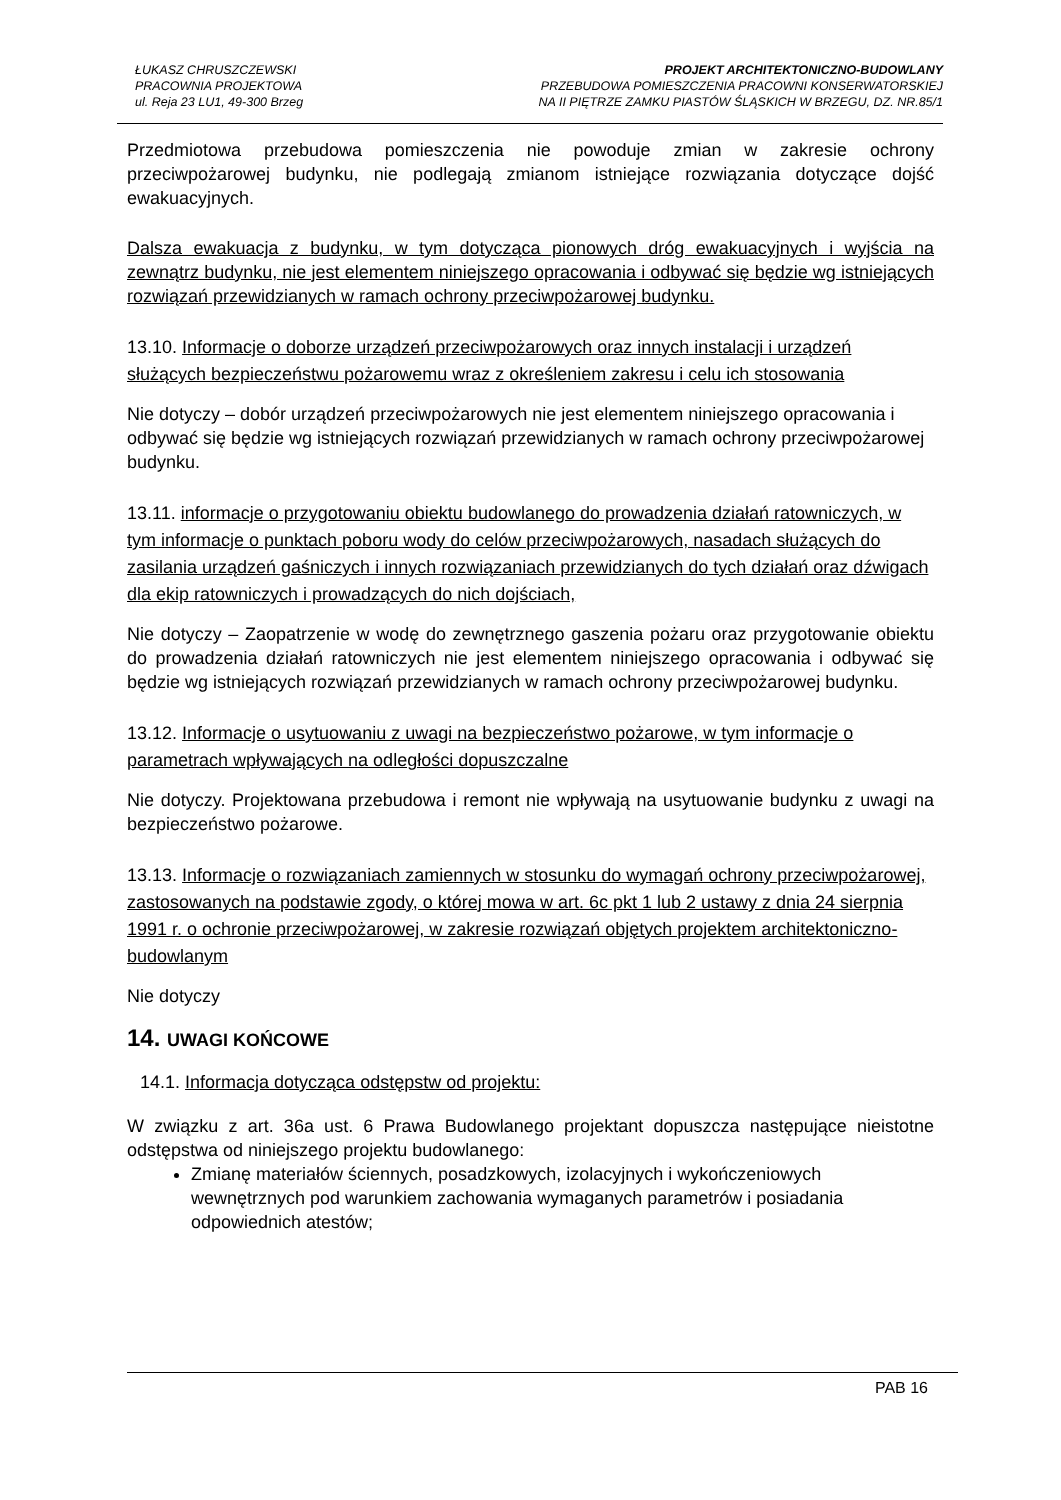ŁUKASZ CHRUSZCZEWSKI
PRACOWNIA PROJEKTOWA
ul. Reja 23 LU1, 49-300 Brzeg
PROJEKT ARCHITEKTONICZNO-BUDOWLANY
PRZEBUDOWA POMIESZCZENIA PRACOWNI KONSERWATORSKIEJ
NA II PIĘTRZE ZAMKU PIASTÓW ŚLĄSKICH W BRZEGU, DZ. NR.85/1
Przedmiotowa przebudowa pomieszczenia nie powoduje zmian w zakresie ochrony przeciwpożarowej budynku, nie podlegają zmianom istniejące rozwiązania dotyczące dojść ewakuacyjnych.
Dalsza ewakuacja z budynku, w tym dotycząca pionowych dróg ewakuacyjnych i wyjścia na zewnątrz budynku, nie jest elementem niniejszego opracowania i odbywać się będzie wg istniejących rozwiązań przewidzianych w ramach ochrony przeciwpożarowej budynku.
13.10. Informacje o doborze urządzeń przeciwpożarowych oraz innych instalacji i urządzeń służących bezpieczeństwu pożarowemu wraz z określeniem zakresu i celu ich stosowania
Nie dotyczy – dobór urządzeń przeciwpożarowych nie jest elementem niniejszego opracowania i odbywać się będzie wg istniejących rozwiązań przewidzianych w ramach ochrony przeciwpożarowej budynku.
13.11. informacje o przygotowaniu obiektu budowlanego do prowadzenia działań ratowniczych, w tym informacje o punktach poboru wody do celów przeciwpożarowych, nasadach służących do zasilania urządzeń gaśniczych i innych rozwiązaniach przewidzianych do tych działań oraz dźwigach dla ekip ratowniczych i prowadzących do nich dojściach,
Nie dotyczy – Zaopatrzenie w wodę do zewnętrznego gaszenia pożaru oraz przygotowanie obiektu do prowadzenia działań ratowniczych nie jest elementem niniejszego opracowania i odbywać się będzie wg istniejących rozwiązań przewidzianych w ramach ochrony przeciwpożarowej budynku.
13.12. Informacje o usytuowaniu z uwagi na bezpieczeństwo pożarowe, w tym informacje o parametrach wpływających na odległości dopuszczalne
Nie dotyczy. Projektowana przebudowa i remont nie wpływają na usytuowanie budynku z uwagi na bezpieczeństwo pożarowe.
13.13. Informacje o rozwiązaniach zamiennych w stosunku do wymagań ochrony przeciwpożarowej, zastosowanych na podstawie zgody, o której mowa w art. 6c pkt 1 lub 2 ustawy z dnia 24 sierpnia 1991 r. o ochronie przeciwpożarowej, w zakresie rozwiązań objętych projektem architektoniczno-budowlanym
Nie dotyczy
14. UWAGI KOŃCOWE
14.1. Informacja dotycząca odstępstw od projektu:
W związku z art. 36a ust. 6 Prawa Budowlanego projektant dopuszcza następujące nieistotne odstępstwa od niniejszego projektu budowlanego:
Zmianę materiałów ściennych, posadzkowych, izolacyjnych i wykończeniowych wewnętrznych pod warunkiem zachowania wymaganych parametrów i posiadania odpowiednich atestów;
PAB 16